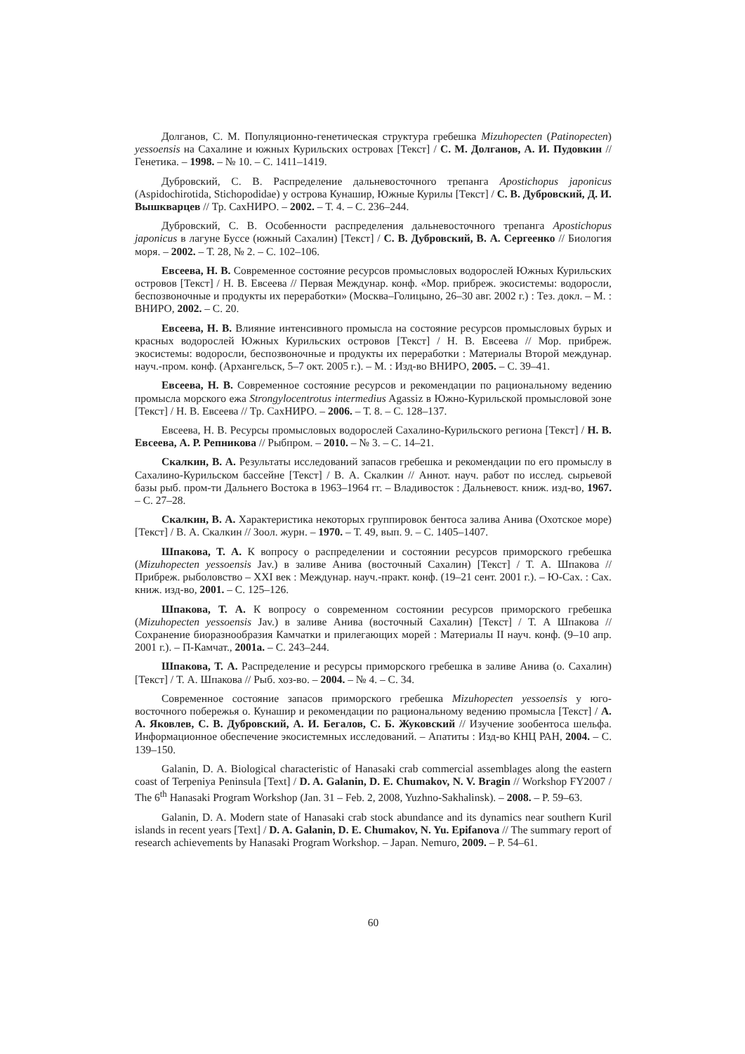Долганов, С. М. Популяционно-генетическая структура гребешка Mizuhopecten (Patinopecten) yessoensis на Сахалине и южных Курильских островах [Текст] / С. М. Долганов, А. И. Пудовкин // Генетика. – 1998. – № 10. – С. 1411–1419.
Дубровский, С. В. Распределение дальневосточного трепанга Apostichopus japonicus (Aspidochirotida, Stichopodidae) у острова Кунашир, Южные Курилы [Текст] / С. В. Дубровский, Д. И. Вышкварцев // Тр. СахНИРО. – 2002. – Т. 4. – С. 236–244.
Дубровский, С. В. Особенности распределения дальневосточного трепанга Apostichopus japonicus в лагуне Буссе (южный Сахалин) [Текст] / С. В. Дубровский, В. А. Сергеенко // Биология моря. – 2002. – Т. 28, № 2. – С. 102–106.
Евсеева, Н. В. Современное состояние ресурсов промысловых водорослей Южных Курильских островов [Текст] / Н. В. Евсеева // Первая Междунар. конф. «Мор. прибреж. экосистемы: водоросли, беспозвоночные и продукты их переработки» (Москва–Голицыно, 26–30 авг. 2002 г.) : Тез. докл. – М. : ВНИРО, 2002. – С. 20.
Евсеева, Н. В. Влияние интенсивного промысла на состояние ресурсов промысловых бурых и красных водорослей Южных Курильских островов [Текст] / Н. В. Евсеева // Мор. прибреж. экосистемы: водоросли, беспозвоночные и продукты их переработки : Материалы Второй междунар. науч.-пром. конф. (Архангельск, 5–7 окт. 2005 г.). – М. : Изд-во ВНИРО, 2005. – С. 39–41.
Евсеева, Н. В. Современное состояние ресурсов и рекомендации по рациональному ведению промысла морского ежа Strongylocentrotus intermedius Agassiz в Южно-Курильской промысловой зоне [Текст] / Н. В. Евсеева // Тр. СахНИРО. – 2006. – Т. 8. – С. 128–137.
Евсеева, Н. В. Ресурсы промысловых водорослей Сахалино-Курильского региона [Текст] / Н. В. Евсеева, А. Р. Репникова // Рыбпром. – 2010. – № 3. – С. 14–21.
Скалкин, В. А. Результаты исследований запасов гребешка и рекомендации по его промыслу в Сахалино-Курильском бассейне [Текст] / В. А. Скалкин // Аннот. науч. работ по исслед. сырьевой базы рыб. пром-ти Дальнего Востока в 1963–1964 гг. – Владивосток : Дальневост. книж. изд-во, 1967. – С. 27–28.
Скалкин, В. А. Характеристика некоторых группировок бентоса залива Анива (Охотское море) [Текст] / В. А. Скалкин // Зоол. журн. – 1970. – Т. 49, вып. 9. – С. 1405–1407.
Шпакова, Т. А. К вопросу о распределении и состоянии ресурсов приморского гребешка (Mizuhopecten yessoensis Jav.) в заливе Анива (восточный Сахалин) [Текст] / Т. А. Шпакова // Прибреж. рыболовство – XXI век : Междунар. науч.-практ. конф. (19–21 сент. 2001 г.). – Ю-Сах. : Сах. книж. изд-во, 2001. – С. 125–126.
Шпакова, Т. А. К вопросу о современном состоянии ресурсов приморского гребешка (Mizuhopecten yessoensis Jav.) в заливе Анива (восточный Сахалин) [Текст] / Т. А Шпакова // Сохранение биоразнообразия Камчатки и прилегающих морей : Материалы II науч. конф. (9–10 апр. 2001 г.). – П-Камчат., 2001а. – С. 243–244.
Шпакова, Т. А. Распределение и ресурсы приморского гребешка в заливе Анива (о. Сахалин) [Текст] / Т. А. Шпакова // Рыб. хоз-во. – 2004. – № 4. – С. 34.
Современное состояние запасов приморского гребешка Mizuhopecten yessoensis у юго-восточного побережья о. Кунашир и рекомендации по рациональному ведению промысла [Текст] / А. А. Яковлев, С. В. Дубровский, А. И. Бегалов, С. Б. Жуковский // Изучение зообентоса шельфа. Информационное обеспечение экосистемных исследований. – Апатиты : Изд-во КНЦ РАН, 2004. – С. 139–150.
Galanin, D. A. Biological characteristic of Hanasaki crab commercial assemblages along the eastern coast of Terpeniya Peninsula [Text] / D. A. Galanin, D. E. Chumakov, N. V. Bragin // Workshop FY2007 / The 6<sup>th</sup> Hanasaki Program Workshop (Jan. 31 – Feb. 2, 2008, Yuzhno-Sakhalinsk). – 2008. – P. 59–63.
Galanin, D. A. Modern state of Hanasaki crab stock abundance and its dynamics near southern Kuril islands in recent years [Text] / D. A. Galanin, D. E. Chumakov, N. Yu. Epifanova // The summary report of research achievements by Hanasaki Program Workshop. – Japan. Nemuro, 2009. – P. 54–61.
60